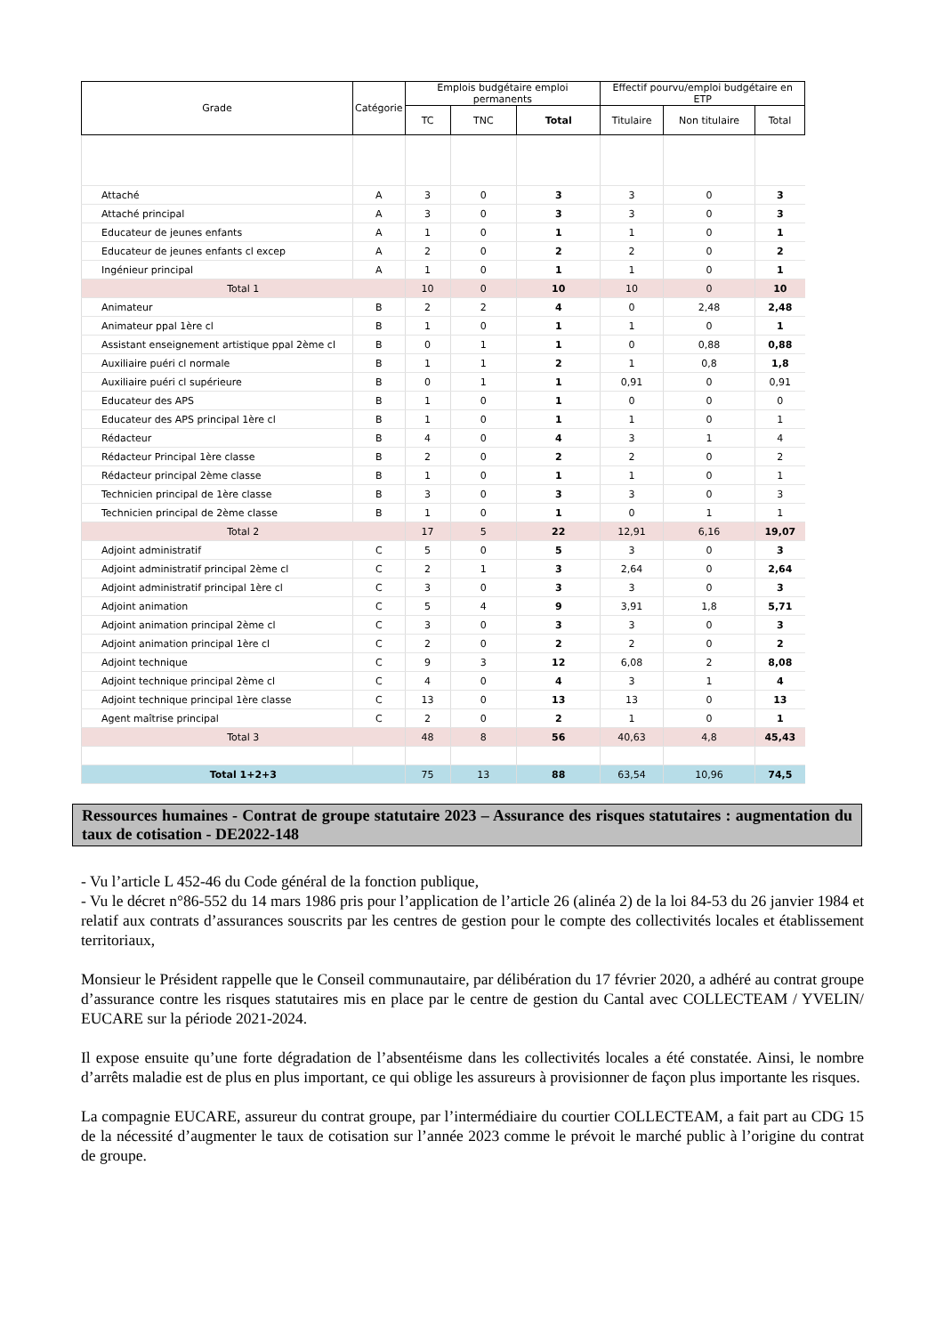| Grade | Catégorie | Emplois budgétaire emploi permanents | | | Effectif pourvu/emploi budgétaire en ETP | | |
| --- | --- | --- | --- | --- | --- | --- | --- |
| | | TC | TNC | Total | Titulaire | Non titulaire | Total |
| Attaché | A | 3 | 0 | 3 | 3 | 0 | 3 |
| Attaché principal | A | 3 | 0 | 3 | 3 | 0 | 3 |
| Educateur de jeunes enfants | A | 1 | 0 | 1 | 1 | 0 | 1 |
| Educateur de jeunes enfants cl excep | A | 2 | 0 | 2 | 2 | 0 | 2 |
| Ingénieur principal | A | 1 | 0 | 1 | 1 | 0 | 1 |
| Total 1 | | 10 | 0 | 10 | 10 | 0 | 10 |
| Animateur | B | 2 | 2 | 4 | 0 | 2,48 | 2,48 |
| Animateur ppal 1ère cl | B | 1 | 0 | 1 | 1 | 0 | 1 |
| Assistant enseignement artistique ppal 2ème cl | B | 0 | 1 | 1 | 0 | 0,88 | 0,88 |
| Auxiliaire puéri cl normale | B | 1 | 1 | 2 | 1 | 0,8 | 1,8 |
| Auxiliaire puéri cl supérieure | B | 0 | 1 | 1 | 0,91 | 0 | 0,91 |
| Educateur des APS | B | 1 | 0 | 1 | 0 | 0 | 0 |
| Educateur des APS principal 1ère cl | B | 1 | 0 | 1 | 1 | 0 | 1 |
| Rédacteur | B | 4 | 0 | 4 | 3 | 1 | 4 |
| Rédacteur Principal 1ère classe | B | 2 | 0 | 2 | 2 | 0 | 2 |
| Rédacteur principal 2ème classe | B | 1 | 0 | 1 | 1 | 0 | 1 |
| Technicien principal de 1ère classe | B | 3 | 0 | 3 | 3 | 0 | 3 |
| Technicien principal de 2ème classe | B | 1 | 0 | 1 | 0 | 1 | 1 |
| Total 2 | | 17 | 5 | 22 | 12,91 | 6,16 | 19,07 |
| Adjoint administratif | C | 5 | 0 | 5 | 3 | 0 | 3 |
| Adjoint administratif principal 2ème cl | C | 2 | 1 | 3 | 2,64 | 0 | 2,64 |
| Adjoint administratif principal 1ère cl | C | 3 | 0 | 3 | 3 | 0 | 3 |
| Adjoint animation | C | 5 | 4 | 9 | 3,91 | 1,8 | 5,71 |
| Adjoint animation principal 2ème cl | C | 3 | 0 | 3 | 3 | 0 | 3 |
| Adjoint animation principal 1ère cl | C | 2 | 0 | 2 | 2 | 0 | 2 |
| Adjoint technique | C | 9 | 3 | 12 | 6,08 | 2 | 8,08 |
| Adjoint technique principal 2ème cl | C | 4 | 0 | 4 | 3 | 1 | 4 |
| Adjoint technique principal 1ère classe | C | 13 | 0 | 13 | 13 | 0 | 13 |
| Agent maîtrise principal | C | 2 | 0 | 2 | 1 | 0 | 1 |
| Total 3 | | 48 | 8 | 56 | 40,63 | 4,8 | 45,43 |
| Total 1+2+3 | | 75 | 13 | 88 | 63,54 | 10,96 | 74,5 |
Ressources humaines - Contrat de groupe statutaire 2023 – Assurance des risques statutaires : augmentation du taux de cotisation - DE2022-148
- Vu l’article L 452-46 du Code général de la fonction publique,
- Vu le décret n°86-552 du 14 mars 1986 pris pour l’application de l’article 26 (alinéa 2) de la loi 84-53 du 26 janvier 1984 et relatif aux contrats d’assurances souscrits par les centres de gestion pour le compte des collectivités locales et établissement territoriaux,
Monsieur le Président rappelle que le Conseil communautaire, par délibération du 17 février 2020, a adhéré au contrat groupe d’assurance contre les risques statutaires mis en place par le centre de gestion du Cantal avec COLLECTEAM / YVELIN/ EUCARE sur la période 2021-2024.
Il expose ensuite qu’une forte dégradation de l’absentéisme dans les collectivités locales a été constatée. Ainsi, le nombre d’arrêts maladie est de plus en plus important, ce qui oblige les assureurs à provisionner de façon plus importante les risques.
La compagnie EUCARE, assureur du contrat groupe, par l’intermédiaire du courtier COLLECTEAM, a fait part au CDG 15 de la nécessité d’augmenter le taux de cotisation sur l’année 2023 comme le prévoit le marché public à l’origine du contrat de groupe.